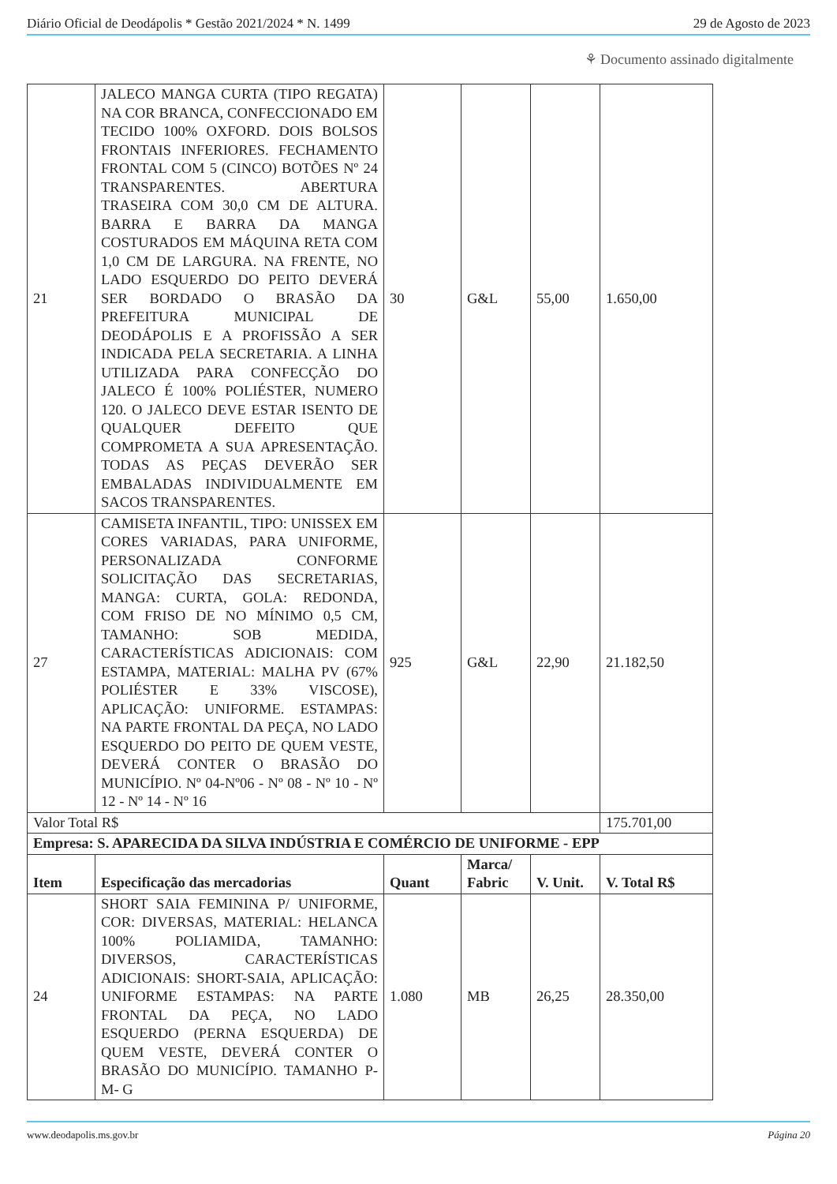Diário Oficial de Deodápolis * Gestão 2021/2024 * N. 1499 29 de Agosto de 2023
⚘ Documento assinado digitalmente
| 21 | JALECO MANGA CURTA (TIPO REGATA) NA COR BRANCA, CONFECCIONADO EM TECIDO 100% OXFORD. DOIS BOLSOS FRONTAIS INFERIORES. FECHAMENTO FRONTAL COM 5 (CINCO) BOTÕES Nº 24 TRANSPARENTES. ABERTURA TRASEIRA COM 30,0 CM DE ALTURA. BARRA E BARRA DA MANGA COSTURADOS EM MÁQUINA RETA COM 1,0 CM DE LARGURA. NA FRENTE, NO LADO ESQUERDO DO PEITO DEVERÁ SER BORDADO O BRASÃO DA PREFEITURA MUNICIPAL DE DEODÁPOLIS E A PROFISSÃO A SER INDICADA PELA SECRETARIA. A LINHA UTILIZADA PARA CONFECÇÃO DO JALECO É 100% POLIÉSTER, NUMERO 120. O JALECO DEVE ESTAR ISENTO DE QUALQUER DEFEITO QUE COMPROMETA A SUA APRESENTAÇÃO. TODAS AS PEÇAS DEVERÃO SER EMBALADAS INDIVIDUALMENTE EM SACOS TRANSPARENTES. | 30 | G&L | 55,00 | 1.650,00 |
| 27 | CAMISETA INFANTIL, TIPO: UNISSEX EM CORES VARIADAS, PARA UNIFORME, PERSONALIZADA CONFORME SOLICITAÇÃO DAS SECRETARIAS, MANGA: CURTA, GOLA: REDONDA, COM FRISO DE NO MÍNIMO 0,5 CM, TAMANHO: SOB MEDIDA, CARACTERÍSTICAS ADICIONAIS: COM ESTAMPA, MATERIAL: MALHA PV (67% POLIÉSTER E 33% VISCOSE), APLICAÇÃO: UNIFORME. ESTAMPAS: NA PARTE FRONTAL DA PEÇA, NO LADO ESQUERDO DO PEITO DE QUEM VESTE, DEVERÁ CONTER O BRASÃO DO MUNICÍPIO. Nº 04-Nº06 - Nº 08 - Nº 10 - Nº 12 - Nº 14 - Nº 16 | 925 | G&L | 22,90 | 21.182,50 |
| Valor Total R$ | | | | | 175.701,00 |
| Empresa: S. APARECIDA DA SILVA INDÚSTRIA E COMÉRCIO DE UNIFORME - EPP | | | | | |
| Item | Especificação das mercadorias | Quant | Marca/ Fabric | V. Unit. | V. Total R$ |
| 24 | SHORT SAIA FEMININA P/ UNIFORME, COR: DIVERSAS, MATERIAL: HELANCA 100% POLIAMIDA, TAMANHO: DIVERSOS, CARACTERÍSTICAS ADICIONAIS: SHORT-SAIA, APLICAÇÃO: UNIFORME ESTAMPAS: NA PARTE FRONTAL DA PEÇA, NO LADO ESQUERDO (PERNA ESQUERDA) DE QUEM VESTE, DEVERÁ CONTER O BRASÃO DO MUNICÍPIO. TAMANHO P- M- G | 1.080 | MB | 26,25 | 28.350,00 |
www.deodapolis.ms.gov.br Página 20